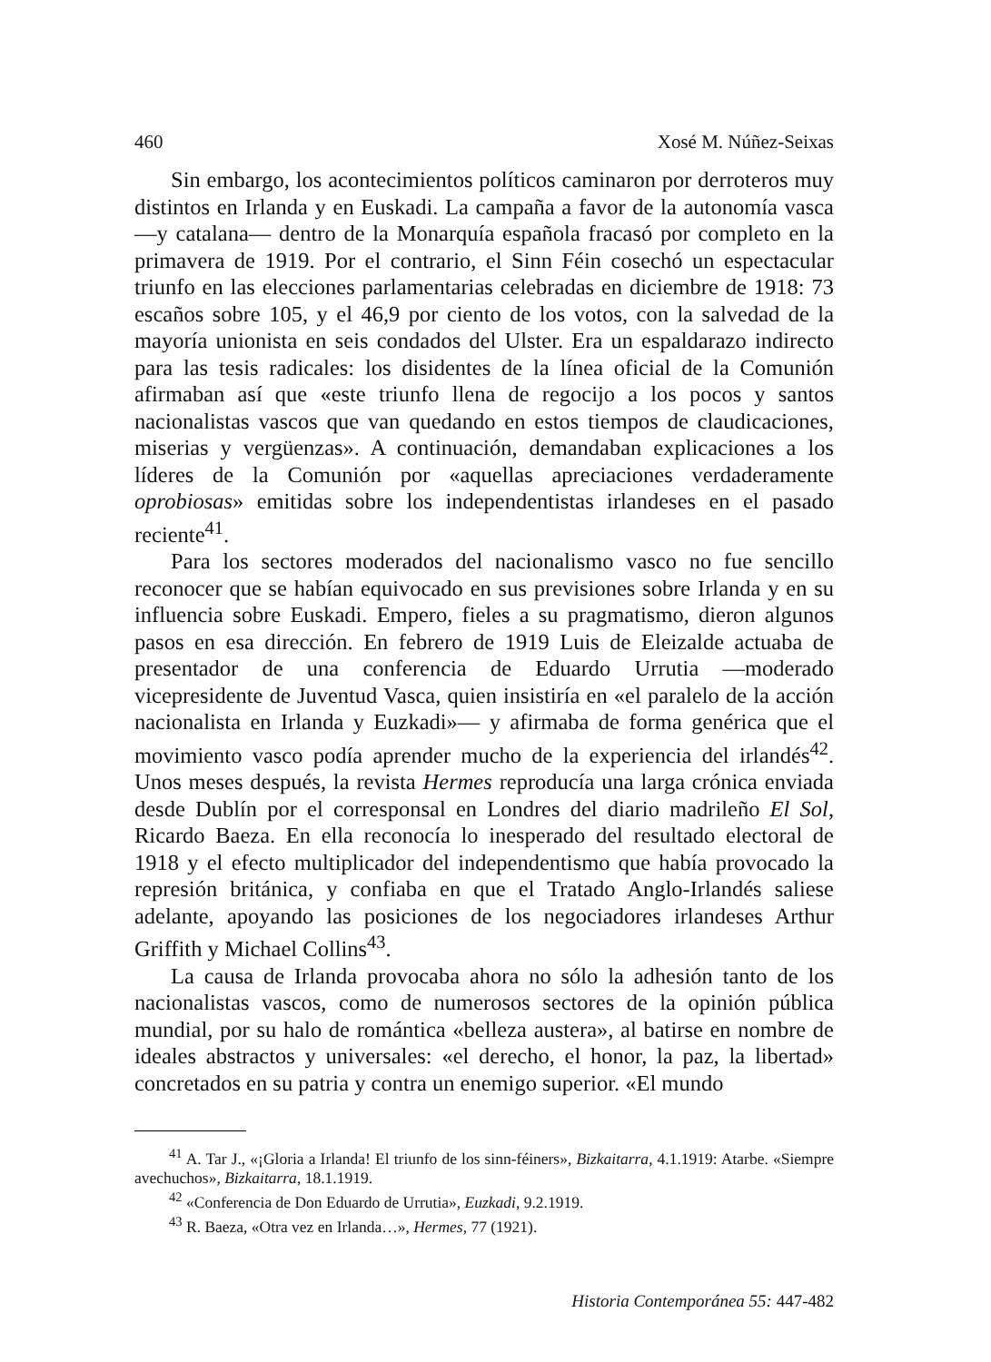460 Xosé M. Núñez-Seixas
Sin embargo, los acontecimientos políticos caminaron por derroteros muy distintos en Irlanda y en Euskadi. La campaña a favor de la autonomía vasca —y catalana— dentro de la Monarquía española fracasó por completo en la primavera de 1919. Por el contrario, el Sinn Féin cosechó un espectacular triunfo en las elecciones parlamentarias celebradas en diciembre de 1918: 73 escaños sobre 105, y el 46,9 por ciento de los votos, con la salvedad de la mayoría unionista en seis condados del Ulster. Era un espaldarazo indirecto para las tesis radicales: los disidentes de la línea oficial de la Comunión afirmaban así que «este triunfo llena de regocijo a los pocos y santos nacionalistas vascos que van quedando en estos tiempos de claudicaciones, miserias y vergüenzas». A continuación, demandaban explicaciones a los líderes de la Comunión por «aquellas apreciaciones verdaderamente oprobiosas» emitidas sobre los independentistas irlandeses en el pasado reciente<sup>41</sup>.
Para los sectores moderados del nacionalismo vasco no fue sencillo reconocer que se habían equivocado en sus previsiones sobre Irlanda y en su influencia sobre Euskadi. Empero, fieles a su pragmatismo, dieron algunos pasos en esa dirección. En febrero de 1919 Luis de Eleizalde actuaba de presentador de una conferencia de Eduardo Urrutia —moderado vicepresidente de Juventud Vasca, quien insistiría en «el paralelo de la acción nacionalista en Irlanda y Euzkadi»— y afirmaba de forma genérica que el movimiento vasco podía aprender mucho de la experiencia del irlandés<sup>42</sup>. Unos meses después, la revista Hermes reproducía una larga crónica enviada desde Dublín por el corresponsal en Londres del diario madrileño El Sol, Ricardo Baeza. En ella reconocía lo inesperado del resultado electoral de 1918 y el efecto multiplicador del independentismo que había provocado la represión británica, y confiaba en que el Tratado Anglo-Irlandés saliese adelante, apoyando las posiciones de los negociadores irlandeses Arthur Griffith y Michael Collins<sup>43</sup>.
La causa de Irlanda provocaba ahora no sólo la adhesión tanto de los nacionalistas vascos, como de numerosos sectores de la opinión pública mundial, por su halo de romántica «belleza austera», al batirse en nombre de ideales abstractos y universales: «el derecho, el honor, la paz, la libertad» concretados en su patria y contra un enemigo superior. «El mundo
<sup>41</sup> A. Tar J., «¡Gloria a Irlanda! El triunfo de los sinn-féiners», Bizkaitarra, 4.1.1919: Atarbe. «Siempre avechuchos», Bizkaitarra, 18.1.1919.
<sup>42</sup> «Conferencia de Don Eduardo de Urrutia», Euzkadi, 9.2.1919.
<sup>43</sup> R. Baeza, «Otra vez en Irlanda…», Hermes, 77 (1921).
Historia Contemporánea 55: 447-482